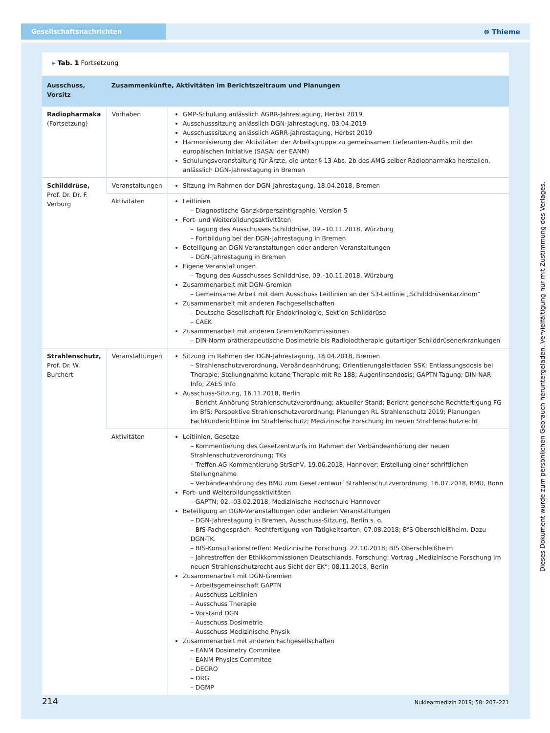Gesellschaftsnachrichten
⊛ Thieme
▸ Tab. 1 Fortsetzung
| Ausschuss, Vorsitz | Zusammenkünfte, Aktivitäten im Berichtszeitraum und Planungen | |
| --- | --- | --- |
| Radiopharmaka (Fortsetzung) | Vorhaben | GMP-Schulung anlässlich AGRR-Jahrestagung, Herbst 2019 Ausschusssitzung anlässlich DGN-Jahrestagung, 03.04.2019 Ausschusssitzung anlässlich AGRR-Jahrestagung, Herbst 2019 Harmonisierung der Aktivitäten der Arbeitsgruppe zu gemeinsamen Lieferanten-Audits mit der europäischen Initiative (SASAI der EANM) Schulungsveranstaltung für Ärzte, die unter § 13 Abs. 2b des AMG selber Radiopharmaka herstellen, anlässlich DGN-Jahrestagung in Bremen |
| Schilddrüse, Prof. Dr. Dr. F. Verburg | Veranstaltungen | Sitzung im Rahmen der DGN-Jahrestagung, 18.04.2018, Bremen |
| | Aktivitäten | Leitlinien – Diagnostische Ganzkörperszintigraphie, Version 5 Fort- und Weiterbildungsaktivitäten – Tagung des Ausschusses Schilddrüse, 09.–10.11.2018, Würzburg – Fortbildung bei der DGN-Jahrestagung in Bremen Beteiligung an DGN-Veranstaltungen oder anderen Veranstaltungen – DGN-Jahrestagung in Bremen Eigene Veranstaltungen – Tagung des Ausschusses Schilddrüse, 09.–10.11.2018, Würzburg Zusammenarbeit mit DGN-Gremien – Gemeinsame Arbeit mit dem Ausschuss Leitlinien an der S3-Leitlinie „Schilddrüsenkarzinom“ Zusammenarbeit mit anderen Fachgesellschaften – Deutsche Gesellschaft für Endokrinologie, Sektion Schilddrüse – CAEK Zusammenarbeit mit anderen Gremien/Kommissionen – DIN-Norm prätherapeutische Dosimetrie bis Radioiodtherapie gutartiger Schilddrüsenerkrankungen |
| Strahlenschutz, Prof. Dr. W. Burchert | Veranstaltungen | Sitzung im Rahmen der DGN-Jahrestagung, 18.04.2018, Bremen – Strahlenschutzverordnung, Verbändeanhörung; Orientierungsleitfaden SSK; Entlassungsdosis bei Therapie; Stellungnahme kutane Therapie mit Re-188; Augenlinsendosis; GAPTN-Tagung; DIN-NAR Info; ZAES Info Ausschuss-Sitzung, 16.11.2018, Berlin – Bericht Anhörung Strahlenschutzverordnung; aktueller Stand; Bericht generische Rechtfertigung FG im BfS; Perspektive Strahlenschutzverordnung; Planungen RL Strahlenschutz 2019; Planungen Fachkunderichtlinie im Strahlenschutz; Medizinische Forschung im neuen Strahlenschutzrecht |
| | Aktivitäten | Leitlinien, Gesetze – Kommentierung des Gesetzentwurfs im Rahmen der Verbändeanhörung der neuen Strahlenschutzverordnung; TKs – Treffen AG Kommentierung StrSchV, 19.06.2018, Hannover; Erstellung einer schriftlichen Stellungnahme – Verbändeanhörung des BMU zum Gesetzentwurf Strahlenschutzverordnung. 16.07.2018, BMU, Bonn Fort- und Weiterbildungsaktivitäten – GAPTN; 02.–03.02.2018, Medizinische Hochschule Hannover Beteiligung an DGN-Veranstaltungen oder anderen Veranstaltungen – DGN-Jahrestagung in Bremen, Ausschuss-Sitzung, Berlin s. o. – BfS-Fachgespräch: Rechtfertigung von Tätigkeitsarten, 07.08.2018; BfS Oberschleißheim. Dazu DGN-TK. – BfS-Konsultationstreffen: Medizinische Forschung. 22.10.2018; BfS Oberschleißheim – Jahrestreffen der Ethikkommissionen Deutschlands. Forschung: Vortrag „Medizinische Forschung im neuen Strahlenschutzrecht aus Sicht der EK“; 08.11.2018, Berlin Zusammenarbeit mit DGN-Gremien – Arbeitsgemeinschaft GAPTN – Ausschuss Leitlinien – Ausschuss Therapie – Vorstand DGN – Ausschuss Dosimetrie – Ausschuss Medizinische Physik Zusammenarbeit mit anderen Fachgesellschaften – EANM Dosimetry Commitee – EANM Physics Commitee – DEGRO – DRG – DGMP |
214 Nuklearmedizin 2019; 58: 207–221
Dieses Dokument wurde zum persönlichen Gebrauch heruntergeladen. Vervielfältigung nur mit Zustimmung des Verlages.